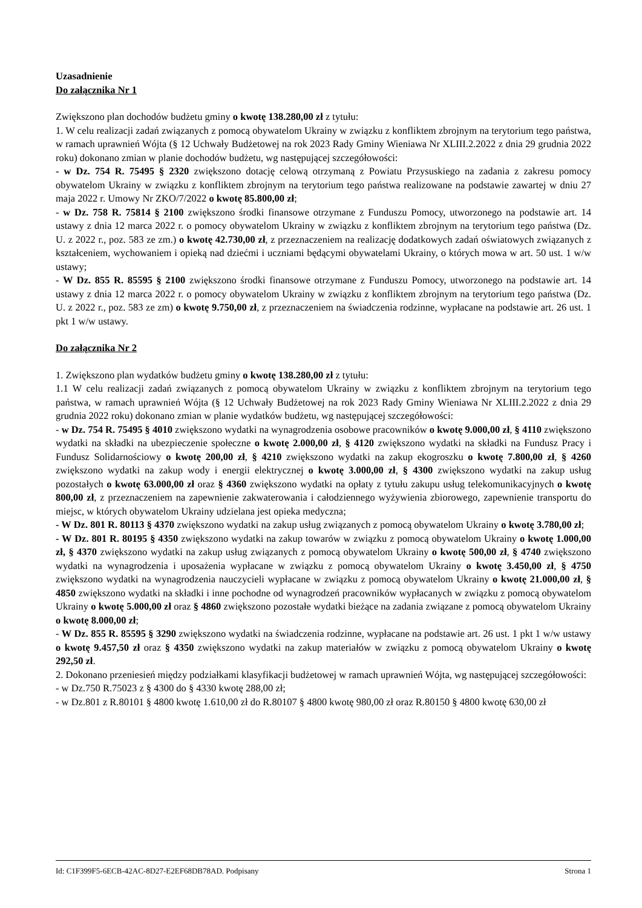Uzasadnienie
Do załącznika Nr 1
Zwiększono plan dochodów budżetu gminy o kwotę 138.280,00 zł z tytułu:
1. W celu realizacji zadań związanych z pomocą obywatelom Ukrainy w związku z konfliktem zbrojnym na terytorium tego państwa, w ramach uprawnień Wójta (§ 12 Uchwały Budżetowej na rok 2023 Rady Gminy Wieniawa Nr XLIII.2.2022 z dnia 29 grudnia 2022 roku) dokonano zmian w planie dochodów budżetu, wg następującej szczegółowości:
- w Dz. 754 R. 75495 § 2320 zwiększono dotację celową otrzymaną z Powiatu Przysuskiego na zadania z zakresu pomocy obywatelom Ukrainy w związku z konfliktem zbrojnym na terytorium tego państwa realizowane na podstawie zawartej w dniu 27 maja 2022 r. Umowy Nr ZKO/7/2022 o kwotę 85.800,00 zł;
- w Dz. 758 R. 75814 § 2100 zwiększono środki finansowe otrzymane z Funduszu Pomocy, utworzonego na podstawie art. 14 ustawy z dnia 12 marca 2022 r. o pomocy obywatelom Ukrainy w związku z konfliktem zbrojnym na terytorium tego państwa (Dz. U. z 2022 r., poz. 583 ze zm.) o kwotę 42.730,00 zł, z przeznaczeniem na realizację dodatkowych zadań oświatowych związanych z kształceniem, wychowaniem i opieką nad dziećmi i uczniami będącymi obywatelami Ukrainy, o których mowa w art. 50 ust. 1 w/w ustawy;
- W Dz. 855 R. 85595 § 2100 zwiększono środki finansowe otrzymane z Funduszu Pomocy, utworzonego na podstawie art. 14 ustawy z dnia 12 marca 2022 r. o pomocy obywatelom Ukrainy w związku z konfliktem zbrojnym na terytorium tego państwa (Dz. U. z 2022 r., poz. 583 ze zm) o kwotę 9.750,00 zł, z przeznaczeniem na świadczenia rodzinne, wypłacane na podstawie art. 26 ust. 1 pkt 1 w/w ustawy.
Do załącznika Nr 2
1. Zwiększono plan wydatków budżetu gminy o kwotę 138.280,00 zł z tytułu:
1.1 W celu realizacji zadań związanych z pomocą obywatelom Ukrainy w związku z konfliktem zbrojnym na terytorium tego państwa, w ramach uprawnień Wójta (§ 12 Uchwały Budżetowej na rok 2023 Rady Gminy Wieniawa Nr XLIII.2.2022 z dnia 29 grudnia 2022 roku) dokonano zmian w planie wydatków budżetu, wg następującej szczegółowości:
- w Dz. 754 R. 75495 § 4010 zwiększono wydatki na wynagrodzenia osobowe pracowników o kwotę 9.000,00 zł, § 4110 zwiększono wydatki na składki na ubezpieczenie społeczne o kwotę 2.000,00 zł, § 4120 zwiększono wydatki na składki na Fundusz Pracy i Fundusz Solidarnościowy o kwotę 200,00 zł, § 4210 zwiększono wydatki na zakup ekogroszku o kwotę 7.800,00 zł, § 4260 zwiększono wydatki na zakup wody i energii elektrycznej o kwotę 3.000,00 zł, § 4300 zwiększono wydatki na zakup usług pozostałych o kwotę 63.000,00 zł oraz § 4360 zwiększono wydatki na opłaty z tytułu zakupu usług telekomunikacyjnych o kwotę 800,00 zł, z przeznaczeniem na zapewnienie zakwaterowania i całodziennego wyżywienia zbiorowego, zapewnienie transportu do miejsc, w których obywatelom Ukrainy udzielana jest opieka medyczna;
- W Dz. 801 R. 80113 § 4370 zwiększono wydatki na zakup usług związanych z pomocą obywatelom Ukrainy o kwotę 3.780,00 zł;
- W Dz. 801 R. 80195 § 4350 zwiększono wydatki na zakup towarów w związku z pomocą obywatelom Ukrainy o kwotę 1.000,00 zł, § 4370 zwiększono wydatki na zakup usług związanych z pomocą obywatelom Ukrainy o kwotę 500,00 zł, § 4740 zwiększono wydatki na wynagrodzenia i uposażenia wypłacane w związku z pomocą obywatelom Ukrainy o kwotę 3.450,00 zł, § 4750 zwiększono wydatki na wynagrodzenia nauczycieli wypłacane w związku z pomocą obywatelom Ukrainy o kwotę 21.000,00 zł, § 4850 zwiększono wydatki na składki i inne pochodne od wynagrodzeń pracowników wypłacanych w związku z pomocą obywatelom Ukrainy o kwotę 5.000,00 zł oraz § 4860 zwiększono pozostałe wydatki bieżące na zadania związane z pomocą obywatelom Ukrainy o kwotę 8.000,00 zł;
- W Dz. 855 R. 85595 § 3290 zwiększono wydatki na świadczenia rodzinne, wypłacane na podstawie art. 26 ust. 1 pkt 1 w/w ustawy o kwotę 9.457,50 zł oraz § 4350 zwiększono wydatki na zakup materiałów w związku z pomocą obywatelom Ukrainy o kwotę 292,50 zł.
2. Dokonano przeniesień między podziałkami klasyfikacji budżetowej w ramach uprawnień Wójta, wg następującej szczegółowości:
- w Dz.750 R.75023 z § 4300 do § 4330 kwotę 288,00 zł;
- w Dz.801 z R.80101 § 4800 kwotę 1.610,00 zł do R.80107 § 4800 kwotę 980,00 zł oraz R.80150 § 4800 kwotę 630,00 zł
Id: C1F399F5-6ECB-42AC-8D27-E2EF68DB78AD. Podpisany Strona 1